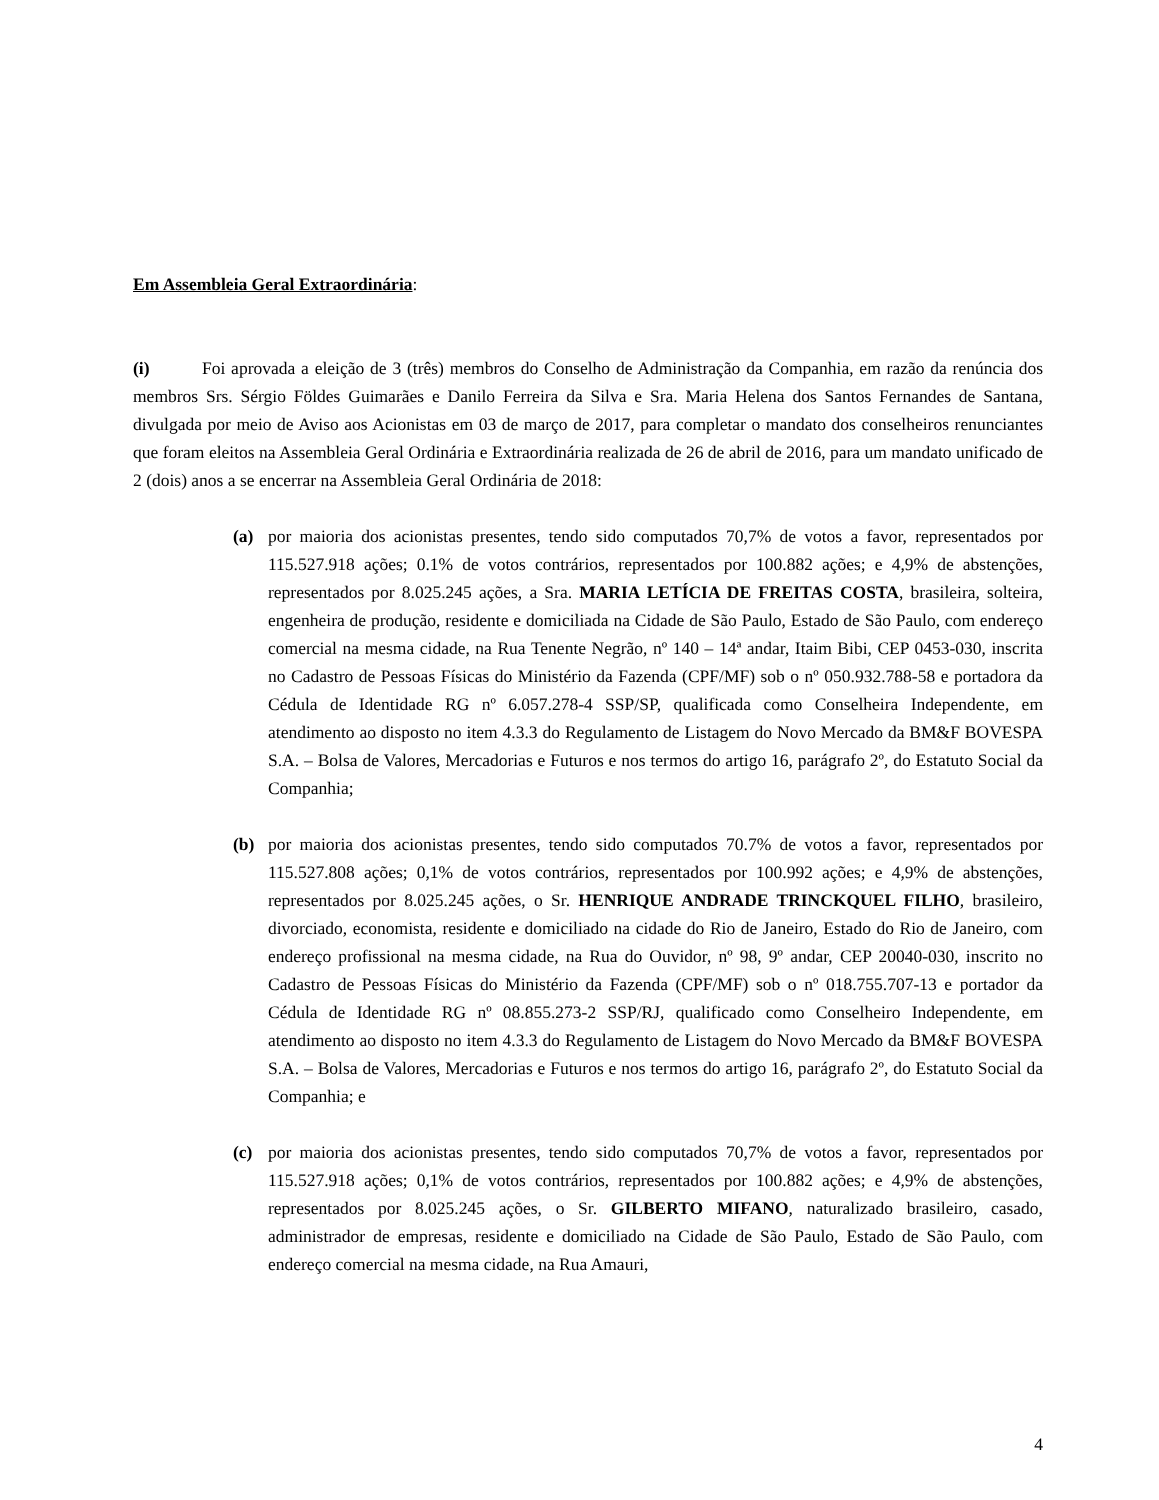Em Assembleia Geral Extraordinária:
(i) Foi aprovada a eleição de 3 (três) membros do Conselho de Administração da Companhia, em razão da renúncia dos membros Srs. Sérgio Földes Guimarães e Danilo Ferreira da Silva e Sra. Maria Helena dos Santos Fernandes de Santana, divulgada por meio de Aviso aos Acionistas em 03 de março de 2017, para completar o mandato dos conselheiros renunciantes que foram eleitos na Assembleia Geral Ordinária e Extraordinária realizada de 26 de abril de 2016, para um mandato unificado de 2 (dois) anos a se encerrar na Assembleia Geral Ordinária de 2018:
(a) por maioria dos acionistas presentes, tendo sido computados 70,7% de votos a favor, representados por 115.527.918 ações; 0.1% de votos contrários, representados por 100.882 ações; e 4,9% de abstenções, representados por 8.025.245 ações, a Sra. MARIA LETÍCIA DE FREITAS COSTA, brasileira, solteira, engenheira de produção, residente e domiciliada na Cidade de São Paulo, Estado de São Paulo, com endereço comercial na mesma cidade, na Rua Tenente Negrão, nº 140 – 14ª andar, Itaim Bibi, CEP 0453-030, inscrita no Cadastro de Pessoas Físicas do Ministério da Fazenda (CPF/MF) sob o nº 050.932.788-58 e portadora da Cédula de Identidade RG nº 6.057.278-4 SSP/SP, qualificada como Conselheira Independente, em atendimento ao disposto no item 4.3.3 do Regulamento de Listagem do Novo Mercado da BM&F BOVESPA S.A. – Bolsa de Valores, Mercadorias e Futuros e nos termos do artigo 16, parágrafo 2º, do Estatuto Social da Companhia;
(b) por maioria dos acionistas presentes, tendo sido computados 70.7% de votos a favor, representados por 115.527.808 ações; 0,1% de votos contrários, representados por 100.992 ações; e 4,9% de abstenções, representados por 8.025.245 ações, o Sr. HENRIQUE ANDRADE TRINCKQUEL FILHO, brasileiro, divorciado, economista, residente e domiciliado na cidade do Rio de Janeiro, Estado do Rio de Janeiro, com endereço profissional na mesma cidade, na Rua do Ouvidor, nº 98, 9º andar, CEP 20040-030, inscrito no Cadastro de Pessoas Físicas do Ministério da Fazenda (CPF/MF) sob o nº 018.755.707-13 e portador da Cédula de Identidade RG nº 08.855.273-2 SSP/RJ, qualificado como Conselheiro Independente, em atendimento ao disposto no item 4.3.3 do Regulamento de Listagem do Novo Mercado da BM&F BOVESPA S.A. – Bolsa de Valores, Mercadorias e Futuros e nos termos do artigo 16, parágrafo 2º, do Estatuto Social da Companhia; e
(c) por maioria dos acionistas presentes, tendo sido computados 70,7% de votos a favor, representados por 115.527.918 ações; 0,1% de votos contrários, representados por 100.882 ações; e 4,9% de abstenções, representados por 8.025.245 ações, o Sr. GILBERTO MIFANO, naturalizado brasileiro, casado, administrador de empresas, residente e domiciliado na Cidade de São Paulo, Estado de São Paulo, com endereço comercial na mesma cidade, na Rua Amauri,
4